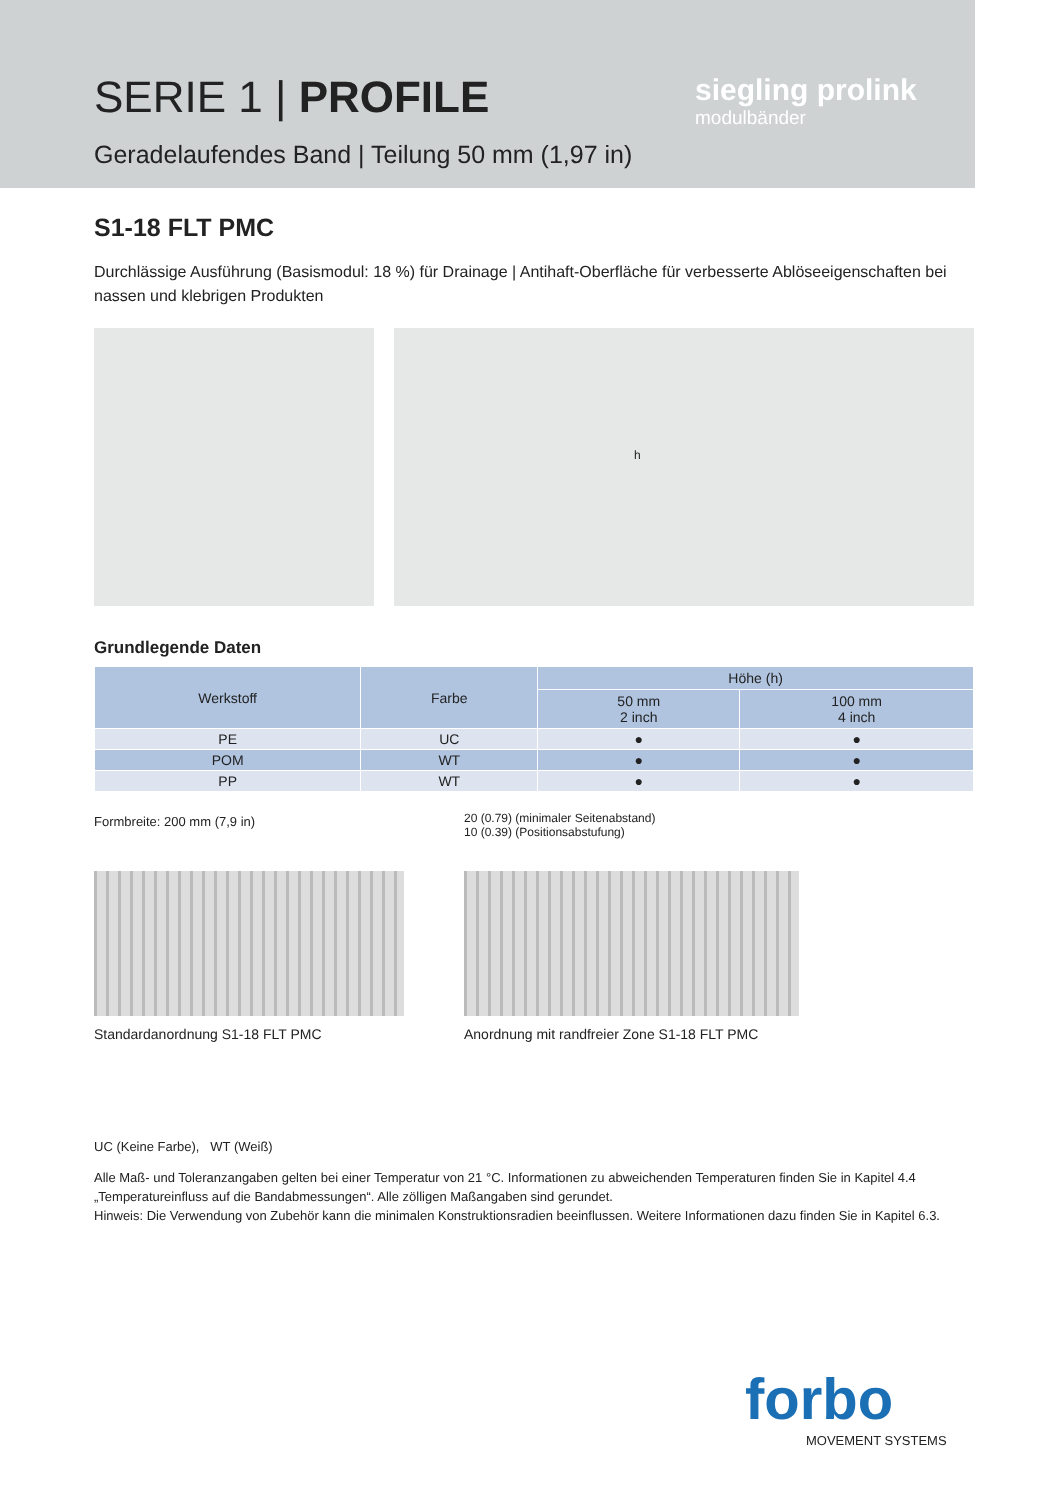SERIE 1 | PROFILE
Geradelaufendes Band | Teilung 50 mm (1,97 in)
siegling prolink
modulbänder
S1-18 FLT PMC
Durchlässige Ausführung (Basismodul: 18 %) für Drainage | Antihaft-Oberfläche für verbesserte Ablöseeigenschaften bei nassen und klebrigen Produkten
h
Grundlegende Daten
| Werkstoff | Farbe | Höhe (h) | |
| --- | --- | --- | --- |
| | | 50 mm 2 inch | 100 mm 4 inch |
| PE | UC | ● | ● |
| POM | WT | ● | ● |
| PP | WT | ● | ● |
Formbreite: 200 mm (7,9 in)
Standardanordnung S1-18 FLT PMC
20 (0.79) (minimaler Seitenabstand)
10 (0.39) (Positionsabstufung)
Anordnung mit randfreier Zone S1-18 FLT PMC
UC (Keine Farbe), WT (Weiß)
Alle Maß- und Toleranzangaben gelten bei einer Temperatur von 21 °C. Informationen zu abweichenden Temperaturen finden Sie in Kapitel 4.4 „Temperatureinfluss auf die Bandabmessungen“. Alle zölligen Maßangaben sind gerundet.
Hinweis: Die Verwendung von Zubehör kann die minimalen Konstruktionsradien beeinflussen. Weitere Informationen dazu finden Sie in Kapitel 6.3.
forbo
MOVEMENT SYSTEMS